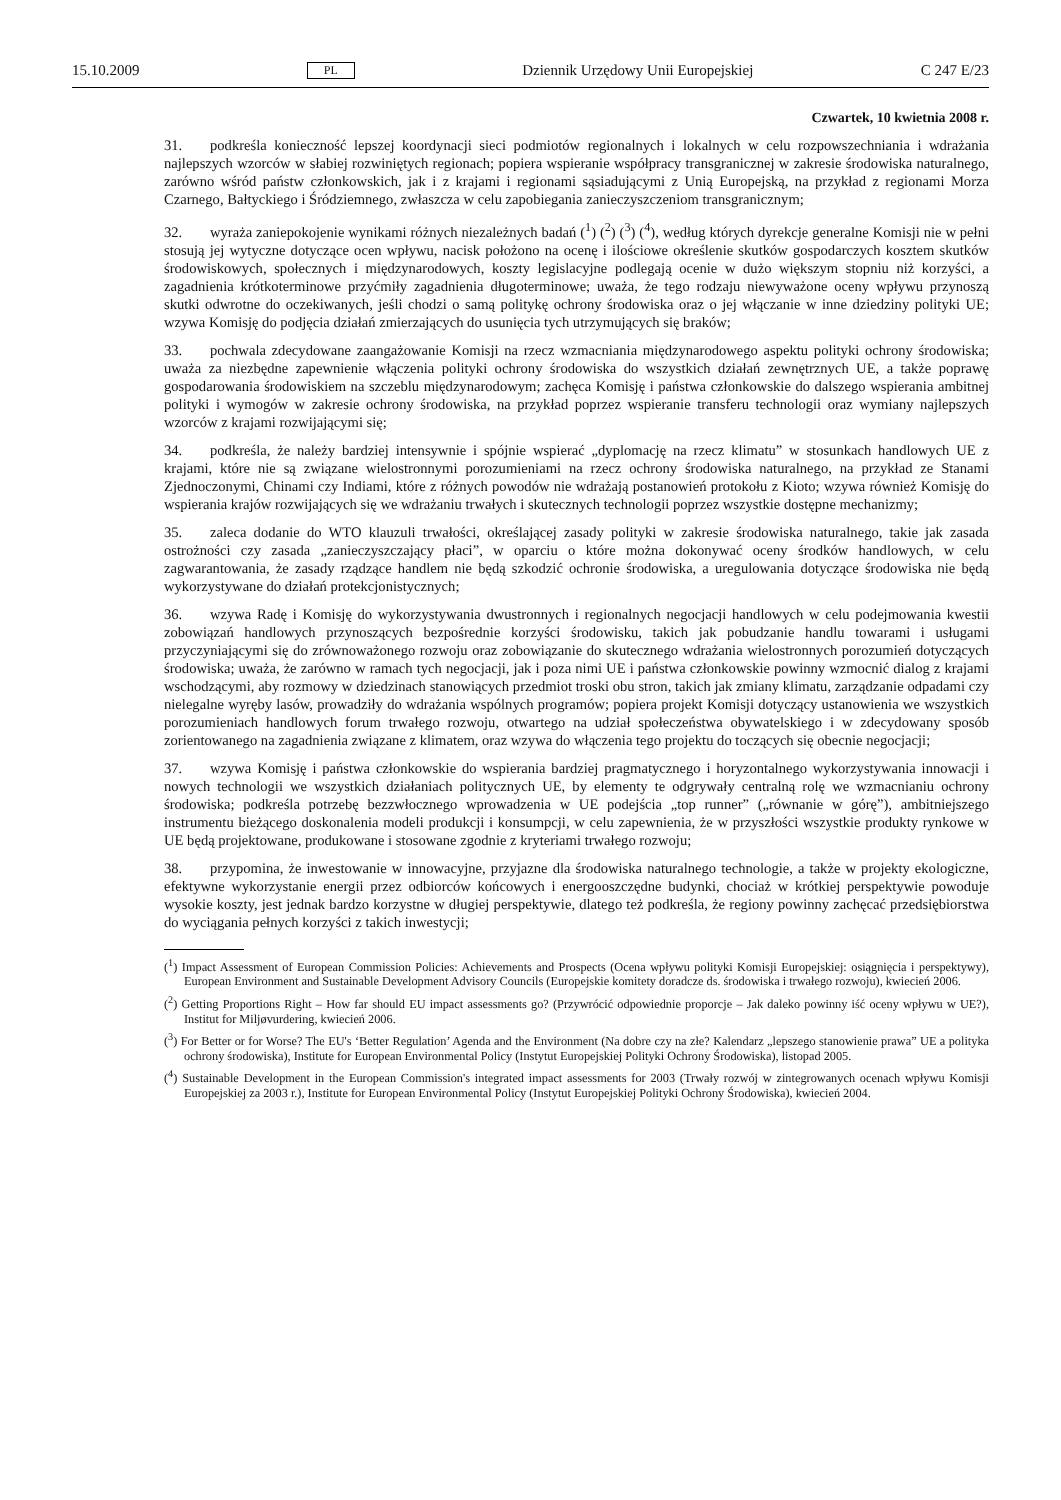15.10.2009 PL Dziennik Urzędowy Unii Europejskiej C 247 E/23
Czwartek, 10 kwietnia 2008 r.
31. podkreśla konieczność lepszej koordynacji sieci podmiotów regionalnych i lokalnych w celu rozpowszechniania i wdrażania najlepszych wzorców w słabiej rozwiniętych regionach; popiera wspieranie współpracy transgranicznej w zakresie środowiska naturalnego, zarówno wśród państw członkowskich, jak i z krajami i regionami sąsiadującymi z Unią Europejską, na przykład z regionami Morza Czarnego, Bałtyckiego i Śródziemnego, zwłaszcza w celu zapobiegania zanieczyszczeniom transgranicznym;
32. wyraża zaniepokojenie wynikami różnych niezależnych badań (<sup>1</sup>) (<sup>2</sup>) (<sup>3</sup>) (<sup>4</sup>), według których dyrekcje generalne Komisji nie w pełni stosują jej wytyczne dotyczące ocen wpływu, nacisk położono na ocenę i ilościowe określenie skutków gospodarczych kosztem skutków środowiskowych, społecznych i międzynarodowych, koszty legislacyjne podlegają ocenie w dużo większym stopniu niż korzyści, a zagadnienia krótkoterminowe przyćmiły zagadnienia długoterminowe; uważa, że tego rodzaju niewyważone oceny wpływu przynoszą skutki odwrotne do oczekiwanych, jeśli chodzi o samą politykę ochrony środowiska oraz o jej włączanie w inne dziedziny polityki UE; wzywa Komisję do podjęcia działań zmierzających do usunięcia tych utrzymujących się braków;
33. pochwala zdecydowane zaangażowanie Komisji na rzecz wzmacniania międzynarodowego aspektu polityki ochrony środowiska; uważa za niezbędne zapewnienie włączenia polityki ochrony środowiska do wszystkich działań zewnętrznych UE, a także poprawę gospodarowania środowiskiem na szczeblu międzynarodowym; zachęca Komisję i państwa członkowskie do dalszego wspierania ambitnej polityki i wymogów w zakresie ochrony środowiska, na przykład poprzez wspieranie transferu technologii oraz wymiany najlepszych wzorców z krajami rozwijającymi się;
34. podkreśla, że należy bardziej intensywnie i spójnie wspierać „dyplomację na rzecz klimatu” w stosunkach handlowych UE z krajami, które nie są związane wielostronnymi porozumieniami na rzecz ochrony środowiska naturalnego, na przykład ze Stanami Zjednoczonymi, Chinami czy Indiami, które z różnych powodów nie wdrażają postanowień protokołu z Kioto; wzywa również Komisję do wspierania krajów rozwijających się we wdrażaniu trwałych i skutecznych technologii poprzez wszystkie dostępne mechanizmy;
35. zaleca dodanie do WTO klauzuli trwałości, określającej zasady polityki w zakresie środowiska naturalnego, takie jak zasada ostrożności czy zasada „zanieczyszczający płaci”, w oparciu o które można dokonywać oceny środków handlowych, w celu zagwarantowania, że zasady rządzące handlem nie będą szkodzić ochronie środowiska, a uregulowania dotyczące środowiska nie będą wykorzystywane do działań protekcjonistycznych;
36. wzywa Radę i Komisję do wykorzystywania dwustronnych i regionalnych negocjacji handlowych w celu podejmowania kwestii zobowiązań handlowych przynoszących bezpośrednie korzyści środowisku, takich jak pobudzanie handlu towarami i usługami przyczyniającymi się do zrównoważonego rozwoju oraz zobowiązanie do skutecznego wdrażania wielostronnych porozumień dotyczących środowiska; uważa, że zarówno w ramach tych negocjacji, jak i poza nimi UE i państwa członkowskie powinny wzmocnić dialog z krajami wschodzącymi, aby rozmowy w dziedzinach stanowiących przedmiot troski obu stron, takich jak zmiany klimatu, zarządzanie odpadami czy nielegalne wyręby lasów, prowadziły do wdrażania wspólnych programów; popiera projekt Komisji dotyczący ustanowienia we wszystkich porozumieniach handlowych forum trwałego rozwoju, otwartego na udział społeczeństwa obywatelskiego i w zdecydowany sposób zorientowanego na zagadnienia związane z klimatem, oraz wzywa do włączenia tego projektu do toczących się obecnie negocjacji;
37. wzywa Komisję i państwa członkowskie do wspierania bardziej pragmatycznego i horyzontalnego wykorzystywania innowacji i nowych technologii we wszystkich działaniach politycznych UE, by elementy te odgrywały centralną rolę we wzmacnianiu ochrony środowiska; podkreśla potrzebę bezzwłocznego wprowadzenia w UE podejścia „top runner” („równanie w górę”), ambitniejszego instrumentu bieżącego doskonalenia modeli produkcji i konsumpcji, w celu zapewnienia, że w przyszłości wszystkie produkty rynkowe w UE będą projektowane, produkowane i stosowane zgodnie z kryteriami trwałego rozwoju;
38. przypomina, że inwestowanie w innowacyjne, przyjazne dla środowiska naturalnego technologie, a także w projekty ekologiczne, efektywne wykorzystanie energii przez odbiorców końcowych i energooszczędne budynki, chociaż w krótkiej perspektywie powoduje wysokie koszty, jest jednak bardzo korzystne w długiej perspektywie, dlatego też podkreśla, że regiony powinny zachęcać przedsiębiorstwa do wyciągania pełnych korzyści z takich inwestycji;
(<sup>1</sup>) Impact Assessment of European Commission Policies: Achievements and Prospects (Ocena wpływu polityki Komisji Europejskiej: osiągnięcia i perspektywy), European Environment and Sustainable Development Advisory Councils (Europejskie komitety doradcze ds. środowiska i trwałego rozwoju), kwiecień 2006.
(<sup>2</sup>) Getting Proportions Right – How far should EU impact assessments go? (Przywrócić odpowiednie proporcje – Jak daleko powinny iść oceny wpływu w UE?), Institut for Miljøvurdering, kwiecień 2006.
(<sup>3</sup>) For Better or for Worse? The EU's ‘Better Regulation’ Agenda and the Environment (Na dobre czy na złe? Kalendarz „lepszego stanowienie prawa” UE a polityka ochrony środowiska), Institute for European Environmental Policy (Instytut Europejskiej Polityki Ochrony Środowiska), listopad 2005.
(<sup>4</sup>) Sustainable Development in the European Commission's integrated impact assessments for 2003 (Trwały rozwój w zintegrowanych ocenach wpływu Komisji Europejskiej za 2003 r.), Institute for European Environmental Policy (Instytut Europejskiej Polityki Ochrony Środowiska), kwiecień 2004.